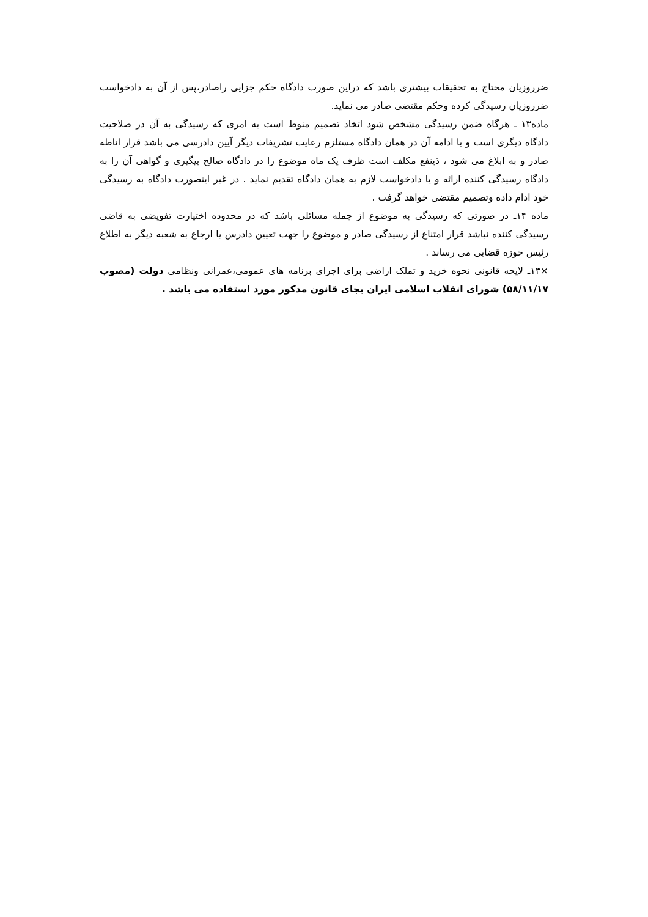ضرروزیان محتاج به تحقیقات بیشتری باشد که دراین صورت دادگاه حکم جزایی راصادر،پس از آن به دادخواست ضرروزیان رسیدگی کرده وحکم مقتضی صادر می نماید.
ماده۱۳ ـ هرگاه ضمن رسیدگی مشخص شود اتخاذ تصمیم منوط است به امری که رسیدگی به آن در صلاحیت دادگاه دیگری است و یا ادامه آن در همان دادگاه مستلزم رعایت تشریفات دیگر آیین دادرسی می باشد قرار اناطه صادر و به ابلاغ می شود ، ذینفع مکلف است ظرف یک ماه موضوع را در دادگاه صالح پیگیری و گواهی آن را به دادگاه رسیدگی کننده ارائه و یا دادخواست لازم به همان دادگاه تقدیم نماید . در غیر اینصورت دادگاه به رسیدگی خود ادام داده وتصمیم مقتضی خواهد گرفت .
ماده ۱۴ـ در صورتی که رسیدگی به موضوع از جمله مسائلی باشد که در محدوده اختیارت تفویضی به قاضی رسیدگی کننده نباشد قرار امتناع از رسیدگی صادر و موضوع را جهت تعیین دادرس یا ارجاع به شعبه دیگر به اطلاع رئیس حوزه قضایی می رساند .
×۱۳ـ لایحه قانونی نحوه خرید و تملک اراضی برای اجرای برنامه های عمومی،عمرانی ونظامی دولت (مصوب ۵۸/۱۱/۱۷) شورای انقلاب اسلامی ایران بجای قانون مذکور مورد استفاده می باشد .